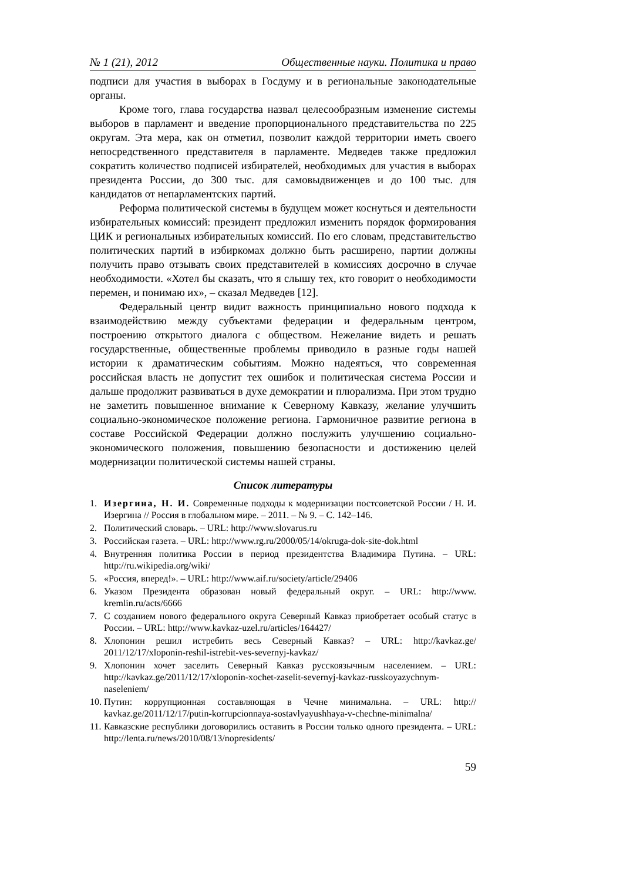№ 1 (21), 2012 Общественные науки. Политика и право
подписи для участия в выборах в Госдуму и в региональные законодательные органы.
Кроме того, глава государства назвал целесообразным изменение системы выборов в парламент и введение пропорционального представительства по 225 округам. Эта мера, как он отметил, позволит каждой территории иметь своего непосредственного представителя в парламенте. Медведев также предложил сократить количество подписей избирателей, необходимых для участия в выборах президента России, до 300 тыс. для самовыдвиженцев и до 100 тыс. для кандидатов от непарламентских партий.
Реформа политической системы в будущем может коснуться и деятельности избирательных комиссий: президент предложил изменить порядок формирования ЦИК и региональных избирательных комиссий. По его словам, представительство политических партий в избиркомах должно быть расширено, партии должны получить право отзывать своих представителей в комиссиях досрочно в случае необходимости. «Хотел бы сказать, что я слышу тех, кто говорит о необходимости перемен, и понимаю их», – сказал Медведев [12].
Федеральный центр видит важность принципиально нового подхода к взаимодействию между субъектами федерации и федеральным центром, построению открытого диалога с обществом. Нежелание видеть и решать государственные, общественные проблемы приводило в разные годы нашей истории к драматическим событиям. Можно надеяться, что современная российская власть не допустит тех ошибок и политическая система России и дальше продолжит развиваться в духе демократии и плюрализма. При этом трудно не заметить повышенное внимание к Северному Кавказу, желание улучшить социально-экономическое положение региона. Гармоничное развитие региона в составе Российской Федерации должно послужить улучшению социально-экономического положения, повышению безопасности и достижению целей модернизации политической системы нашей страны.
Список литературы
1. Изергина, Н. И. Современные подходы к модернизации постсоветской России / Н. И. Изергина // Россия в глобальном мире. – 2011. – № 9. – С. 142–146.
2. Политический словарь. – URL: http://www.slovarus.ru
3. Российская газета. – URL: http://www.rg.ru/2000/05/14/okruga-dok-site-dok.html
4. Внутренняя политика России в период президентства Владимира Путина. – URL: http://ru.wikipedia.org/wiki/
5. «Россия, вперед!». – URL: http://www.aif.ru/society/article/29406
6. Указом Президента образован новый федеральный округ. – URL: http://www. kremlin.ru/acts/6666
7. С созданием нового федерального округа Северный Кавказ приобретает особый статус в России. – URL: http://www.kavkaz-uzel.ru/articles/164427/
8. Хлопонин решил истребить весь Северный Кавказ? – URL: http://kavkaz.ge/ 2011/12/17/xloponin-reshil-istrebit-ves-severnyj-kavkaz/
9. Хлопонин хочет заселить Северный Кавказ русскоязычным населением. – URL: http://kavkaz.ge/2011/12/17/xloponin-xochet-zaselit-severnyj-kavkaz-russkoyazychnym-naseleniem/
10. Путин: коррупционная составляющая в Чечне минимальна. – URL: http:// kavkaz.ge/2011/12/17/putin-korrupcionnaya-sostavlyayushhaya-v-chechne-minimalna/
11. Кавказские республики договорились оставить в России только одного президента. – URL: http://lenta.ru/news/2010/08/13/nopresidents/
59